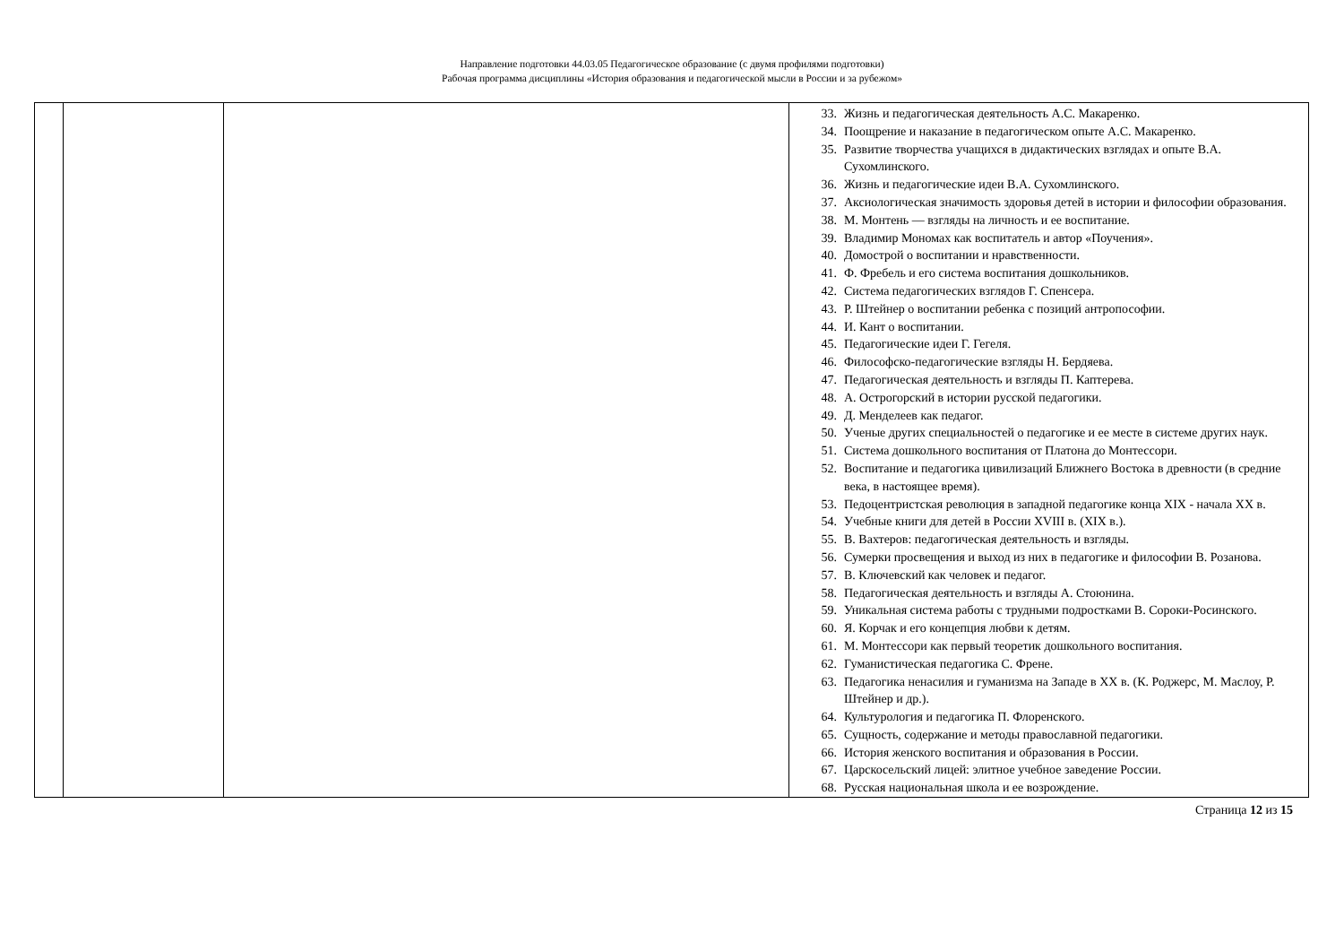Направление подготовки 44.03.05 Педагогическое образование (с двумя профилями подготовки)
Рабочая программа дисциплины «История образования и педагогической мысли в России и за рубежом»
| | | | 33. Жизнь и педагогическая деятельность А.С. Макаренко. 34. Поощрение и наказание в педагогическом опыте А.С. Макаренко. 35. Развитие творчества учащихся в дидактических взглядах и опыте В.А. Сухомлинского. 36. Жизнь и педагогические идеи В.А. Сухомлинского. 37. Аксиологическая значимость здоровья детей в истории и философии образования. 38. М. Монтень — взгляды на личность и ее воспитание. 39. Владимир Мономах как воспитатель и автор «Поучения». 40. Домострой о воспитании и нравственности. 41. Ф. Фребель и его система воспитания дошкольников. 42. Система педагогических взглядов Г. Спенсера. 43. Р. Штейнер о воспитании ребенка с позиций антропософии. 44. И. Кант о воспитании. 45. Педагогические идеи Г. Гегеля. 46. Философско-педагогические взгляды Н. Бердяева. 47. Педагогическая деятельность и взгляды П. Каптерева. 48. А. Острогорский в истории русской педагогики. 49. Д. Менделеев как педагог. 50. Ученые других специальностей о педагогике и ее месте в системе других наук. 51. Система дошкольного воспитания от Платона до Монтессори. 52. Воспитание и педагогика цивилизаций Ближнего Востока в древности (в средние века, в настоящее время). 53. Педоцентристская революция в западной педагогике конца XIX - начала XX в. 54. Учебные книги для детей в России XVIII в. (XIX в.). 55. В. Вахтеров: педагогическая деятельность и взгляды. 56. Сумерки просвещения и выход из них в педагогике и философии В. Розанова. 57. В. Ключевский как человек и педагог. 58. Педагогическая деятельность и взгляды А. Стоюнина. 59. Уникальная система работы с трудными подростками В. Сороки-Росинского. 60. Я. Корчак и его концепция любви к детям. 61. М. Монтессори как первый теоретик дошкольного воспитания. 62. Гуманистическая педагогика С. Френе. 63. Педагогика ненасилия и гуманизма на Западе в XX в. (К. Роджерс, М. Маслоу, Р. Штейнер и др.). 64. Культурология и педагогика П. Флоренского. 65. Сущность, содержание и методы православной педагогики. 66. История женского воспитания и образования в России. 67. Царскосельский лицей: элитное учебное заведение России. 68. Русская национальная школа и ее возрождение. |
Страница 12 из 15